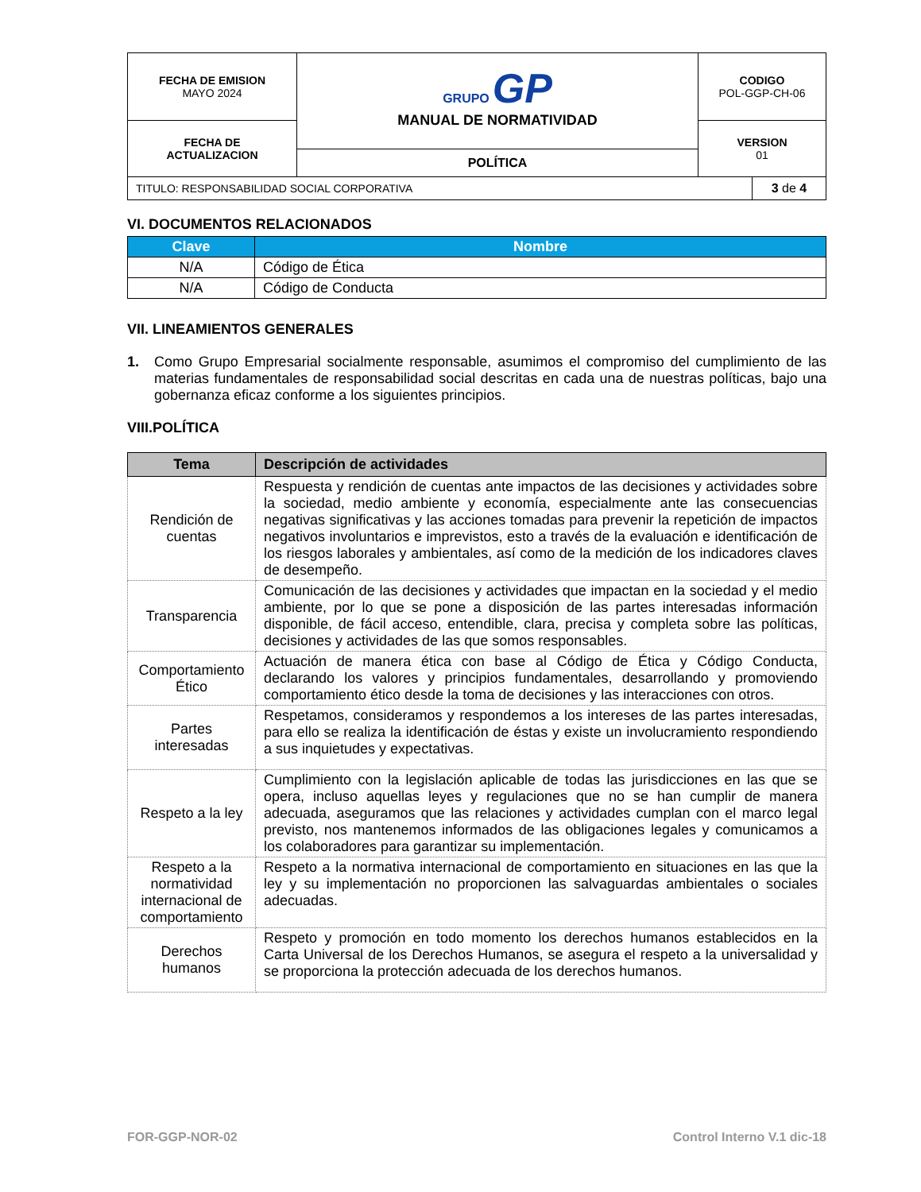| FECHA DE EMISION MAYO 2024 | GRUPO GP MANUAL DE NORMATIVIDAD | CODIGO POL-GGP-CH-06 |
| FECHA DE ACTUALIZACION | | VERSION 01 |
| | POLÍTICA | |
| TITULO: RESPONSABILIDAD SOCIAL CORPORATIVA | 3 de 4 |
VI. DOCUMENTOS RELACIONADOS
| Clave | Nombre |
| --- | --- |
| N/A | Código de Ética |
| N/A | Código de Conducta |
VII. LINEAMIENTOS GENERALES
1. Como Grupo Empresarial socialmente responsable, asumimos el compromiso del cumplimiento de las materias fundamentales de responsabilidad social descritas en cada una de nuestras políticas, bajo una gobernanza eficaz conforme a los siguientes principios.
VIII.POLÍTICA
| Tema | Descripción de actividades |
| --- | --- |
| Rendición de cuentas | Respuesta y rendición de cuentas ante impactos de las decisiones y actividades sobre la sociedad, medio ambiente y economía, especialmente ante las consecuencias negativas significativas y las acciones tomadas para prevenir la repetición de impactos negativos involuntarios e imprevistos, esto a través de la evaluación e identificación de los riesgos laborales y ambientales, así como de la medición de los indicadores claves de desempeño. |
| Transparencia | Comunicación de las decisiones y actividades que impactan en la sociedad y el medio ambiente, por lo que se pone a disposición de las partes interesadas información disponible, de fácil acceso, entendible, clara, precisa y completa sobre las políticas, decisiones y actividades de las que somos responsables. |
| Comportamiento Ético | Actuación de manera ética con base al Código de Ética y Código Conducta, declarando los valores y principios fundamentales, desarrollando y promoviendo comportamiento ético desde la toma de decisiones y las interacciones con otros. |
| Partes interesadas | Respetamos, consideramos y respondemos a los intereses de las partes interesadas, para ello se realiza la identificación de éstas y existe un involucramiento respondiendo a sus inquietudes y expectativas. |
| Respeto a la ley | Cumplimiento con la legislación aplicable de todas las jurisdicciones en las que se opera, incluso aquellas leyes y regulaciones que no se han cumplir de manera adecuada, aseguramos que las relaciones y actividades cumplan con el marco legal previsto, nos mantenemos informados de las obligaciones legales y comunicamos a los colaboradores para garantizar su implementación. |
| Respeto a la normatividad internacional de comportamiento | Respeto a la normativa internacional de comportamiento en situaciones en las que la ley y su implementación no proporcionen las salvaguardas ambientales o sociales adecuadas. |
| Derechos humanos | Respeto y promoción en todo momento los derechos humanos establecidos en la Carta Universal de los Derechos Humanos, se asegura el respeto a la universalidad y se proporciona la protección adecuada de los derechos humanos. |
FOR-GGP-NOR-02 Control Interno V.1 dic-18